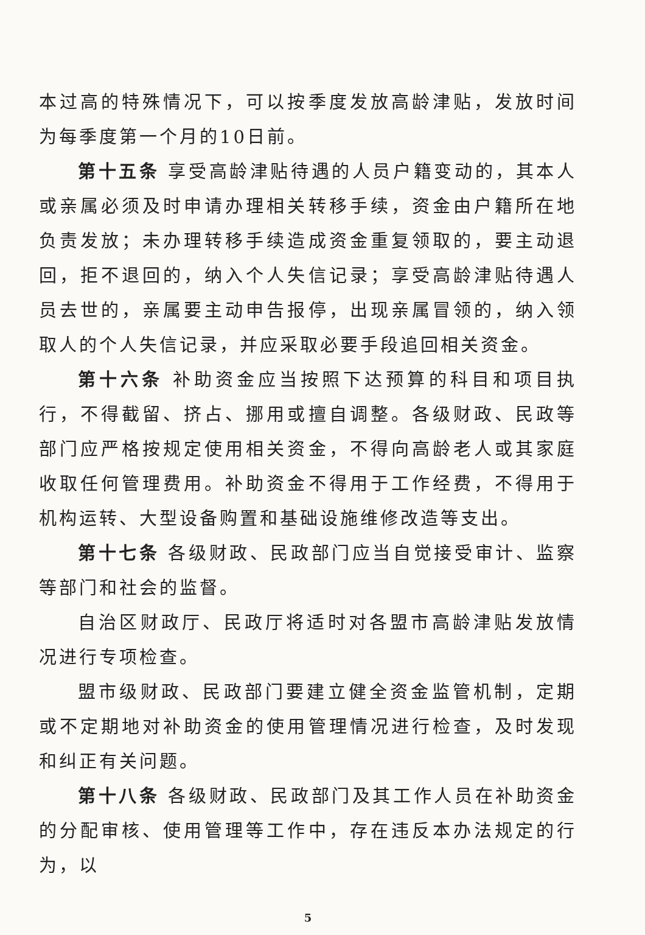本过高的特殊情况下，可以按季度发放高龄津贴，发放时间为每季度第一个月的10日前。
第十五条 享受高龄津贴待遇的人员户籍变动的，其本人或亲属必须及时申请办理相关转移手续，资金由户籍所在地负责发放；未办理转移手续造成资金重复领取的，要主动退回，拒不退回的，纳入个人失信记录；享受高龄津贴待遇人员去世的，亲属要主动申告报停，出现亲属冒领的，纳入领取人的个人失信记录，并应采取必要手段追回相关资金。
第十六条 补助资金应当按照下达预算的科目和项目执行，不得截留、挤占、挪用或擅自调整。各级财政、民政等部门应严格按规定使用相关资金，不得向高龄老人或其家庭收取任何管理费用。补助资金不得用于工作经费，不得用于机构运转、大型设备购置和基础设施维修改造等支出。
第十七条 各级财政、民政部门应当自觉接受审计、监察等部门和社会的监督。
自治区财政厅、民政厅将适时对各盟市高龄津贴发放情况进行专项检查。
盟市级财政、民政部门要建立健全资金监管机制，定期或不定期地对补助资金的使用管理情况进行检查，及时发现和纠正有关问题。
第十八条 各级财政、民政部门及其工作人员在补助资金的分配审核、使用管理等工作中，存在违反本办法规定的行为，以
5